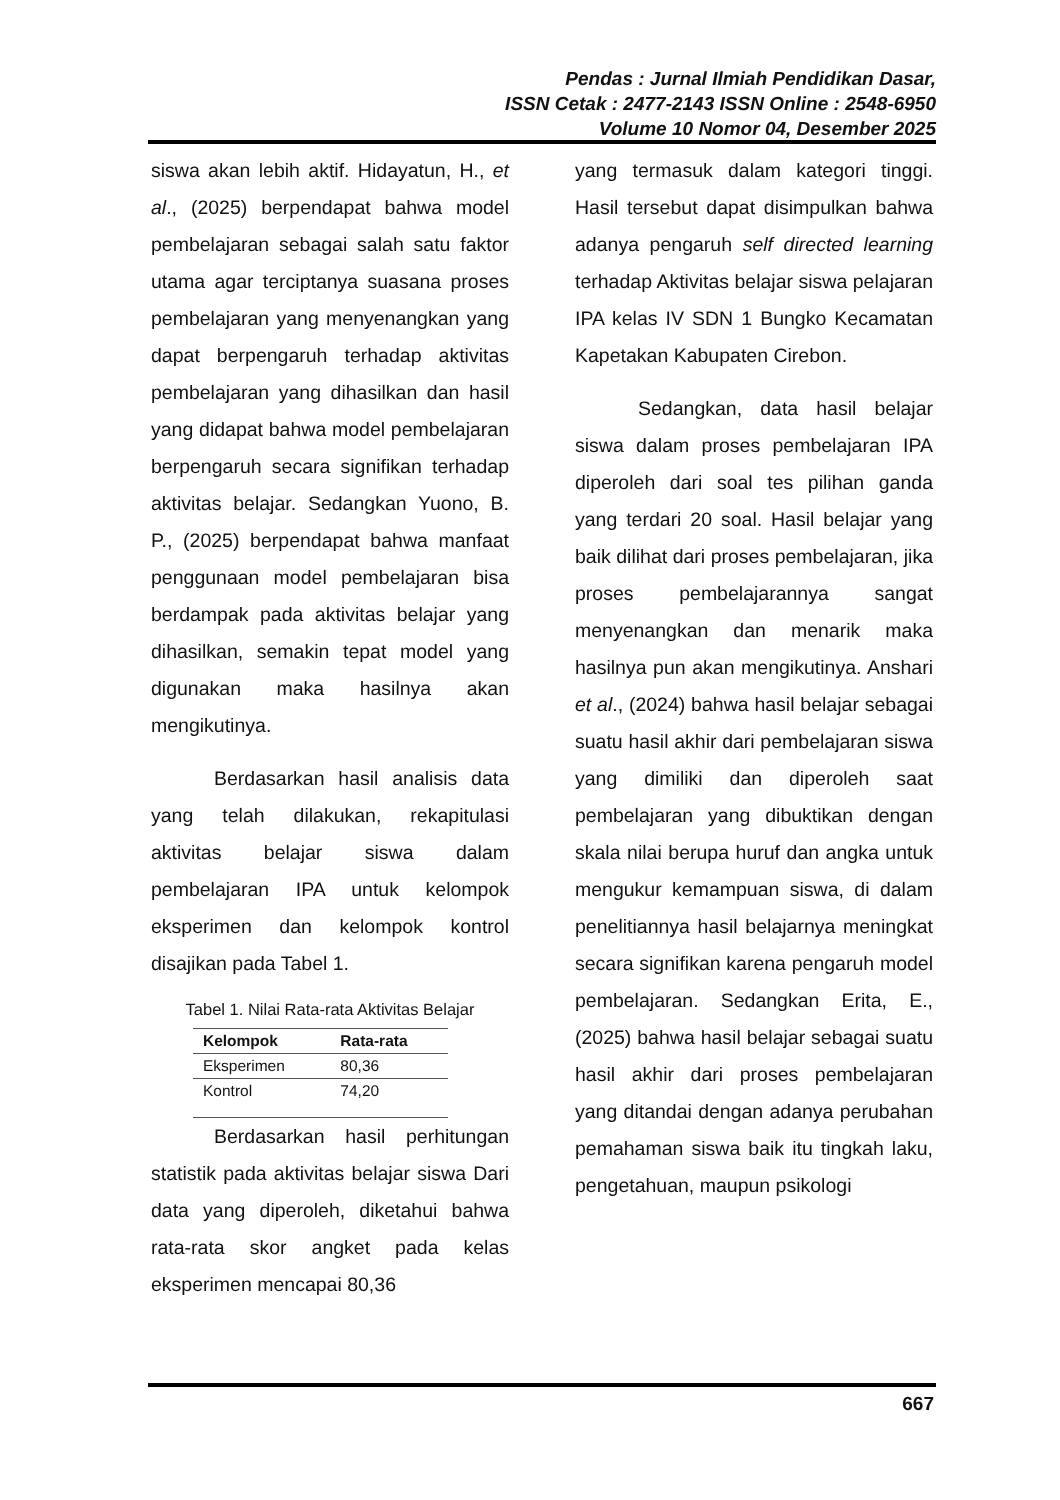Pendas : Jurnal Ilmiah Pendidikan Dasar,
ISSN Cetak : 2477-2143 ISSN Online : 2548-6950
Volume 10 Nomor 04, Desember 2025
siswa akan lebih aktif. Hidayatun, H., et al., (2025) berpendapat bahwa model pembelajaran sebagai salah satu faktor utama agar terciptanya suasana proses pembelajaran yang menyenangkan yang dapat berpengaruh terhadap aktivitas pembelajaran yang dihasilkan dan hasil yang didapat bahwa model pembelajaran berpengaruh secara signifikan terhadap aktivitas belajar. Sedangkan Yuono, B. P., (2025) berpendapat bahwa manfaat penggunaan model pembelajaran bisa berdampak pada aktivitas belajar yang dihasilkan, semakin tepat model yang digunakan maka hasilnya akan mengikutinya.
Berdasarkan hasil analisis data yang telah dilakukan, rekapitulasi aktivitas belajar siswa dalam pembelajaran IPA untuk kelompok eksperimen dan kelompok kontrol disajikan pada Tabel 1.
Tabel 1. Nilai Rata-rata Aktivitas Belajar
| Kelompok | Rata-rata |
| --- | --- |
| Eksperimen | 80,36 |
| Kontrol | 74,20 |
Berdasarkan hasil perhitungan statistik pada aktivitas belajar siswa Dari data yang diperoleh, diketahui bahwa rata-rata skor angket pada kelas eksperimen mencapai 80,36
yang termasuk dalam kategori tinggi. Hasil tersebut dapat disimpulkan bahwa adanya pengaruh self directed learning terhadap Aktivitas belajar siswa pelajaran IPA kelas IV SDN 1 Bungko Kecamatan Kapetakan Kabupaten Cirebon.
Sedangkan, data hasil belajar siswa dalam proses pembelajaran IPA diperoleh dari soal tes pilihan ganda yang terdari 20 soal. Hasil belajar yang baik dilihat dari proses pembelajaran, jika proses pembelajarannya sangat menyenangkan dan menarik maka hasilnya pun akan mengikutinya. Anshari et al., (2024) bahwa hasil belajar sebagai suatu hasil akhir dari pembelajaran siswa yang dimiliki dan diperoleh saat pembelajaran yang dibuktikan dengan skala nilai berupa huruf dan angka untuk mengukur kemampuan siswa, di dalam penelitiannya hasil belajarnya meningkat secara signifikan karena pengaruh model pembelajaran. Sedangkan Erita, E., (2025) bahwa hasil belajar sebagai suatu hasil akhir dari proses pembelajaran yang ditandai dengan adanya perubahan pemahaman siswa baik itu tingkah laku, pengetahuan, maupun psikologi
667